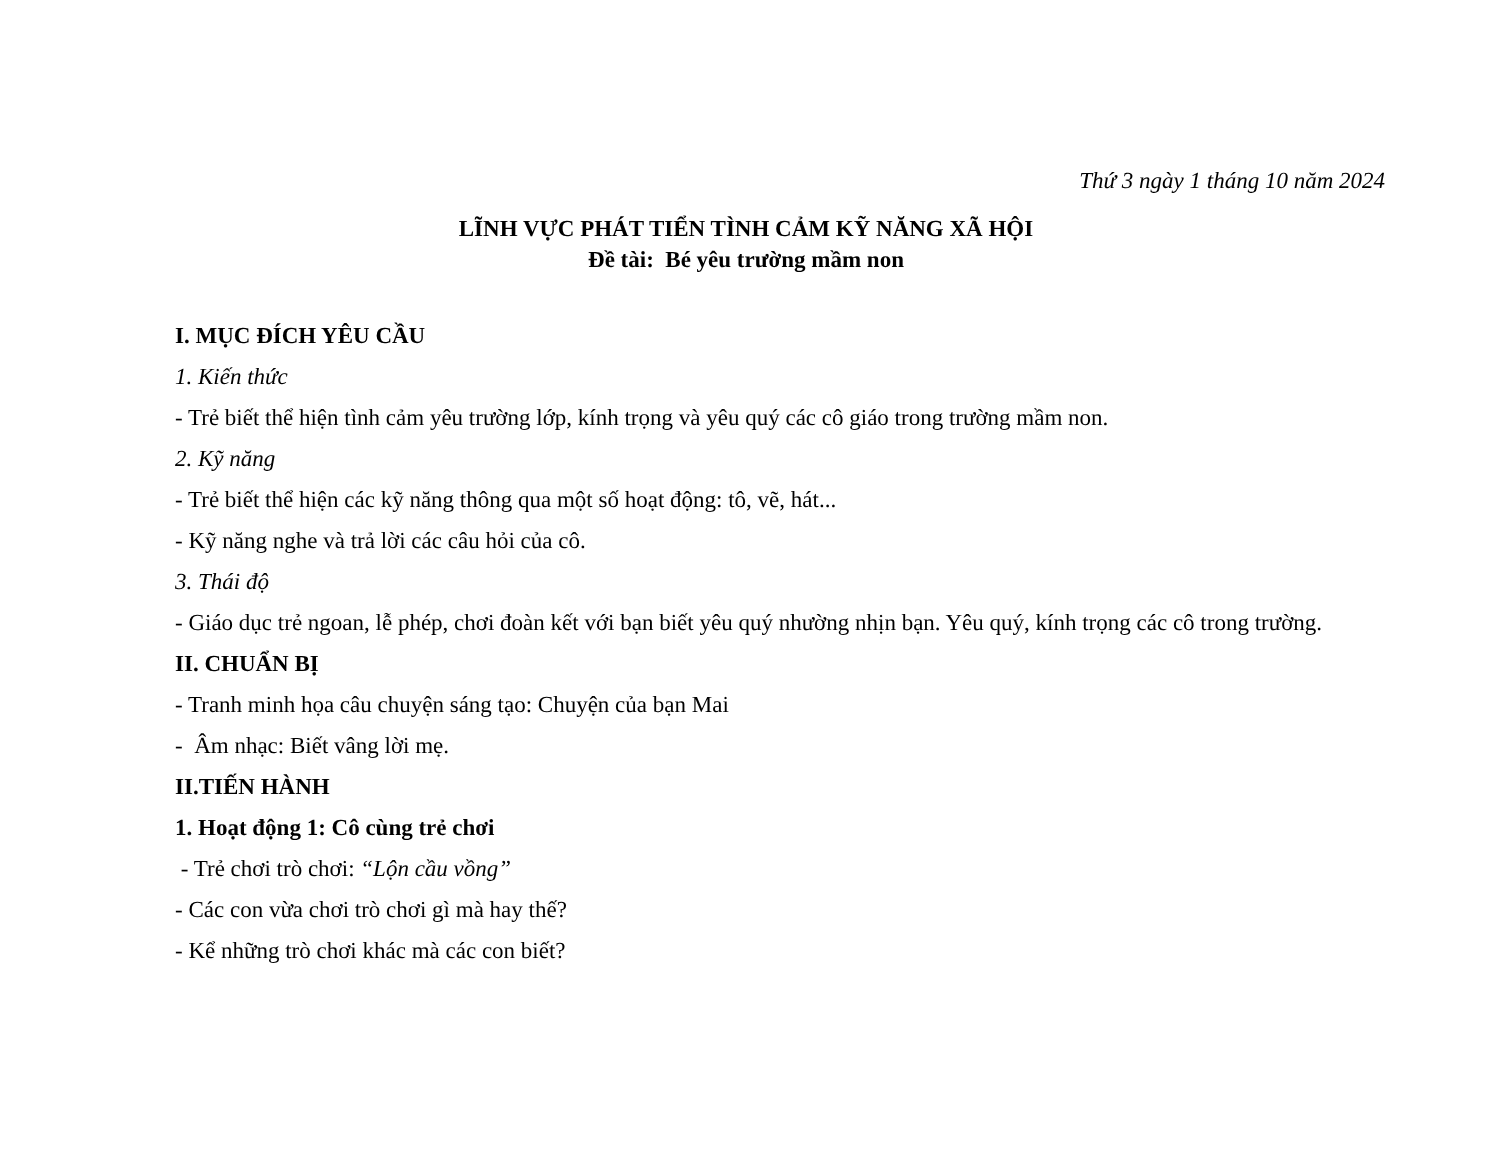Thứ 3 ngày 1 tháng 10 năm 2024
LĨNH VỰC PHÁT TIỂN TÌNH CẢM KỸ NĂNG XÃ HỘI
Đề tài: Bé yêu trường mầm non
I. MỤC ĐÍCH YÊU CẦU
1. Kiến thức
- Trẻ biết thể hiện tình cảm yêu trường lớp, kính trọng và yêu quý các cô giáo trong trường mầm non.
2. Kỹ năng
- Trẻ biết thể hiện các kỹ năng thông qua một số hoạt động: tô, vẽ, hát...
- Kỹ năng nghe và trả lời các câu hỏi của cô.
3. Thái độ
- Giáo dục trẻ ngoan, lễ phép, chơi đoàn kết với bạn biết yêu quý nhường nhịn bạn. Yêu quý, kính trọng các cô trong trường.
II. CHUẨN BỊ
- Tranh minh họa câu chuyện sáng tạo: Chuyện của bạn Mai
- Âm nhạc: Biết vâng lời mẹ.
II.TIẾN HÀNH
1. Hoạt động 1: Cô cùng trẻ chơi
- Trẻ chơi trò chơi: “Lộn cầu vồng”
- Các con vừa chơi trò chơi gì mà hay thế?
- Kể những trò chơi khác mà các con biết?